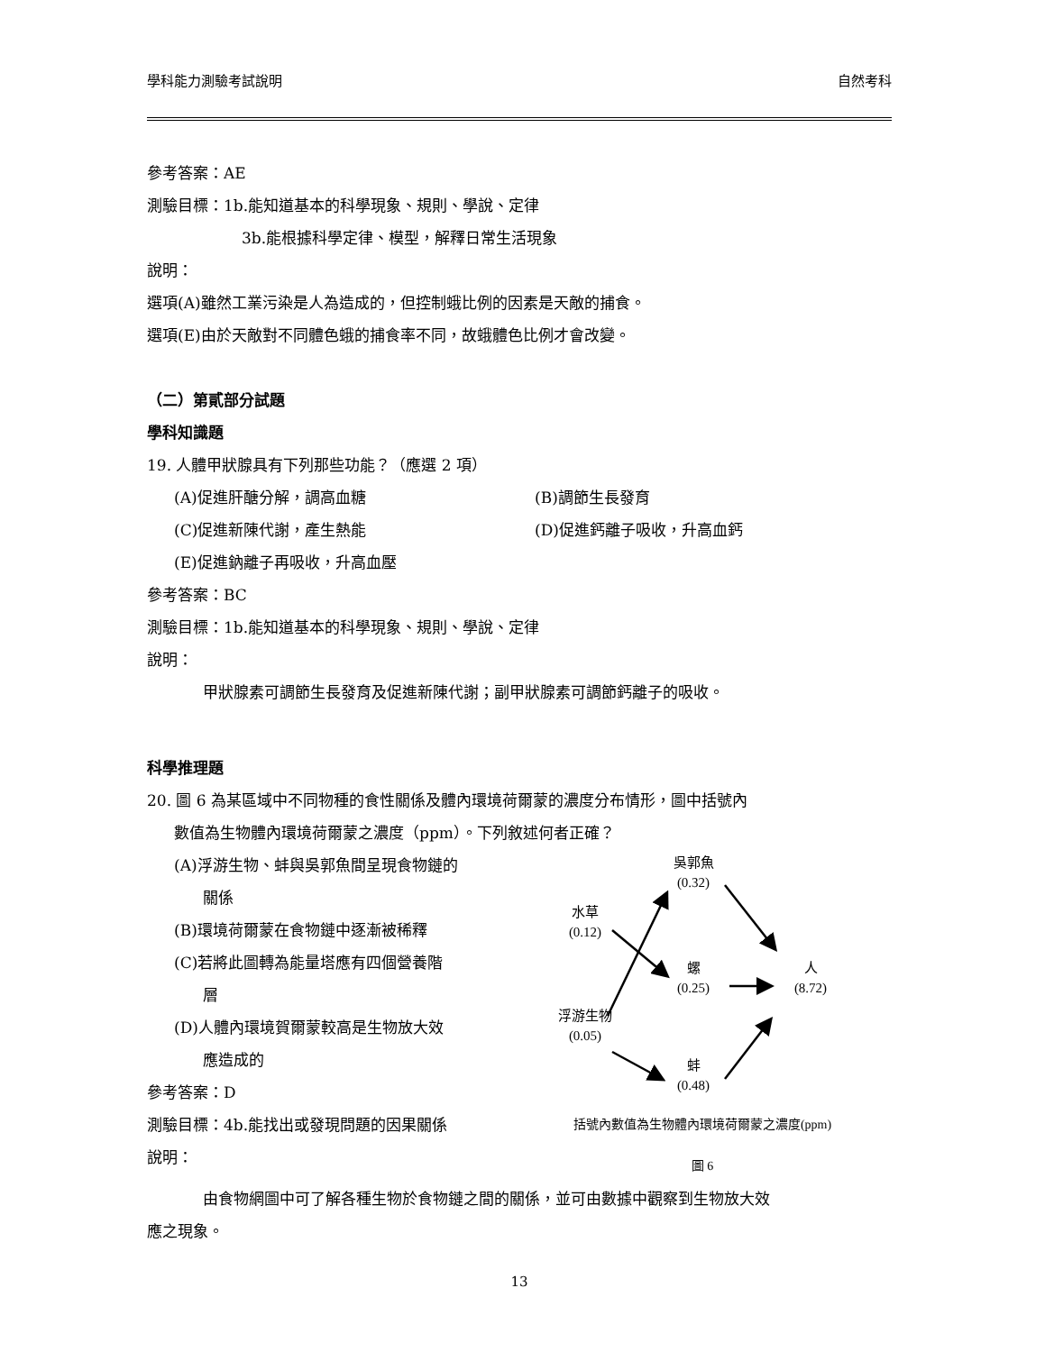學科能力測驗考試說明 自然考科
參考答案：AE
測驗目標：1b.能知道基本的科學現象、規則、學說、定律
3b.能根據科學定律、模型，解釋日常生活現象
說明：
選項(A)雖然工業污染是人為造成的，但控制蛾比例的因素是天敵的捕食。
選項(E)由於天敵對不同體色蛾的捕食率不同，故蛾體色比例才會改變。
（二）第貳部分試題
學科知識題
19. 人體甲狀腺具有下列那些功能？（應選 2 項）
(A)促進肝醣分解，調高血糖 (B)調節生長發育
(C)促進新陳代謝，產生熱能 (D)促進鈣離子吸收，升高血鈣
(E)促進鈉離子再吸收，升高血壓
參考答案：BC
測驗目標：1b.能知道基本的科學現象、規則、學說、定律
說明：
甲狀腺素可調節生長發育及促進新陳代謝；副甲狀腺素可調節鈣離子的吸收。
科學推理題
20. 圖 6 為某區域中不同物種的食性關係及體內環境荷爾蒙的濃度分布情形，圖中括號內
數值為生物體內環境荷爾蒙之濃度（ppm）。下列敘述何者正確？
(A)浮游生物、蚌與吳郭魚間呈現食物鏈的
關係
(B)環境荷爾蒙在食物鏈中逐漸被稀釋
(C)若將此圖轉為能量塔應有四個營養階
層
(D)人體內環境賀爾蒙較高是生物放大效
應造成的
參考答案：D
測驗目標：4b.能找出或發現問題的因果關係
說明：
吳郭魚
(0.32)
水草
(0.12)
螺
(0.25)
人
(8.72)
浮游生物
(0.05)
蚌
(0.48)
括號內數值為生物體內環境荷爾蒙之濃度(ppm)
圖 6
由食物網圖中可了解各種生物於食物鏈之間的關係，並可由數據中觀察到生物放大效
應之現象。
13